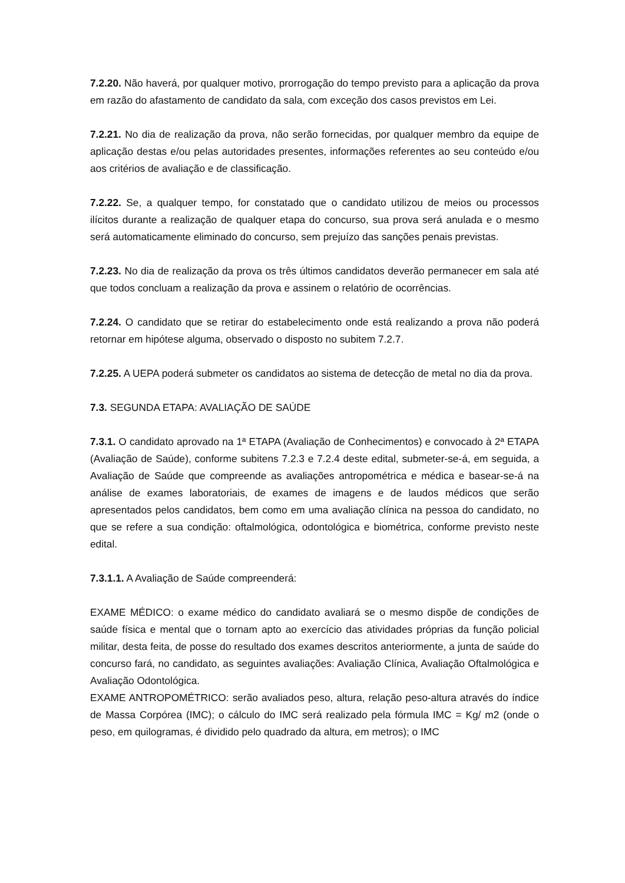7.2.20. Não haverá, por qualquer motivo, prorrogação do tempo previsto para a aplicação da prova em razão do afastamento de candidato da sala, com exceção dos casos previstos em Lei.
7.2.21. No dia de realização da prova, não serão fornecidas, por qualquer membro da equipe de aplicação destas e/ou pelas autoridades presentes, informações referentes ao seu conteúdo e/ou aos critérios de avaliação e de classificação.
7.2.22. Se, a qualquer tempo, for constatado que o candidato utilizou de meios ou processos ilícitos durante a realização de qualquer etapa do concurso, sua prova será anulada e o mesmo será automaticamente eliminado do concurso, sem prejuízo das sanções penais previstas.
7.2.23. No dia de realização da prova os três últimos candidatos deverão permanecer em sala até que todos concluam a realização da prova e assinem o relatório de ocorrências.
7.2.24. O candidato que se retirar do estabelecimento onde está realizando a prova não poderá retornar em hipótese alguma, observado o disposto no subitem 7.2.7.
7.2.25. A UEPA poderá submeter os candidatos ao sistema de detecção de metal no dia da prova.
7.3. SEGUNDA ETAPA: AVALIAÇÃO DE SAÚDE
7.3.1. O candidato aprovado na 1ª ETAPA (Avaliação de Conhecimentos) e convocado à 2ª ETAPA (Avaliação de Saúde), conforme subitens 7.2.3 e 7.2.4 deste edital, submeter-se-á, em seguida, a Avaliação de Saúde que compreende as avaliações antropométrica e médica e basear-se-á na análise de exames laboratoriais, de exames de imagens e de laudos médicos que serão apresentados pelos candidatos, bem como em uma avaliação clínica na pessoa do candidato, no que se refere a sua condição: oftalmológica, odontológica e biométrica, conforme previsto neste edital.
7.3.1.1. A Avaliação de Saúde compreenderá:
EXAME MÉDICO: o exame médico do candidato avaliará se o mesmo dispõe de condições de saúde física e mental que o tornam apto ao exercício das atividades próprias da função policial militar, desta feita, de posse do resultado dos exames descritos anteriormente, a junta de saúde do concurso fará, no candidato, as seguintes avaliações: Avaliação Clínica, Avaliação Oftalmológica e Avaliação Odontológica.
EXAME ANTROPOMÉTRICO: serão avaliados peso, altura, relação peso-altura através do índice de Massa Corpórea (IMC); o cálculo do IMC será realizado pela fórmula IMC = Kg/ m2 (onde o peso, em quilogramas, é dividido pelo quadrado da altura, em metros); o IMC